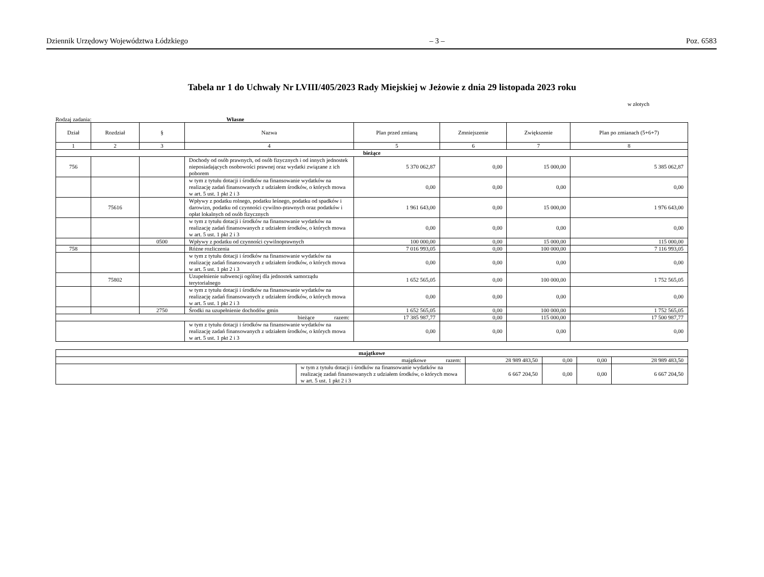Dziennik Urzędowy Województwa Łódzkiego – 3 – Poz. 6583
Tabela nr 1 do Uchwały Nr LVIII/405/2023 Rady Miejskiej w Jeżowie z dnia 29 listopada 2023 roku
w złotych
Rodzaj zadania: Własne
| Dział | Rozdział | § | Nazwa | Plan przed zmianą | Zmniejszenie | Zwiększenie | Plan po zmianach (5+6+7) |
| --- | --- | --- | --- | --- | --- | --- | --- |
| 1 | 2 | 3 | 4 | 5 | 6 | 7 | 8 |
| bieżące | | | | | | | |
| 756 | | | Dochody od osób prawnych, od osób fizycznych i od innych jednostek nieposiadających osobowości prawnej oraz wydatki związane z ich poborem | 5 370 062,87 | 0,00 | 15 000,00 | 5 385 062,87 |
| | | | w tym z tytułu dotacji i środków na finansowanie wydatków na realizację zadań finansowanych z udziałem środków, o których mowa w art. 5 ust. 1 pkt 2 i 3 | 0,00 | 0,00 | 0,00 | 0,00 |
| | 75616 | | Wpływy z podatku rolnego, podatku leśnego, podatku od spadków i darowizn, podatku od czynności cywilno-prawnych oraz podatków i opłat lokalnych od osób fizycznych | 1 961 643,00 | 0,00 | 15 000,00 | 1 976 643,00 |
| | | | w tym z tytułu dotacji i środków na finansowanie wydatków na realizację zadań finansowanych z udziałem środków, o których mowa w art. 5 ust. 1 pkt 2 i 3 | 0,00 | 0,00 | 0,00 | 0,00 |
| | | 0500 | Wpływy z podatku od czynności cywilnoprawnych | 100 000,00 | 0,00 | 15 000,00 | 115 000,00 |
| 758 | | | Różne rozliczenia | 7 016 993,05 | 0,00 | 100 000,00 | 7 116 993,05 |
| | | | w tym z tytułu dotacji i środków na finansowanie wydatków na realizację zadań finansowanych z udziałem środków, o których mowa w art. 5 ust. 1 pkt 2 i 3 | 0,00 | 0,00 | 0,00 | 0,00 |
| | 75802 | | Uzupełnienie subwencji ogólnej dla jednostek samorządu terytorialnego | 1 652 565,05 | 0,00 | 100 000,00 | 1 752 565,05 |
| | | | w tym z tytułu dotacji i środków na finansowanie wydatków na realizację zadań finansowanych z udziałem środków, o których mowa w art. 5 ust. 1 pkt 2 i 3 | 0,00 | 0,00 | 0,00 | 0,00 |
| | | 2750 | Środki na uzupełnienie dochodów gmin | 1 652 565,05 | 0,00 | 100 000,00 | 1 752 565,05 |
| bieżące razem: | | | | 17 385 987,77 | 0,00 | 115 000,00 | 17 500 987,77 |
| | | | w tym z tytułu dotacji i środków na finansowanie wydatków na realizację zadań finansowanych z udziałem środków, o których mowa w art. 5 ust. 1 pkt 2 i 3 | 0,00 | 0,00 | 0,00 | 0,00 |
| majątkowe | | | | | |
| majątkowe razem: | | 28 989 483,50 | 0,00 | 0,00 | 28 989 483,50 |
| | w tym z tytułu dotacji i środków na finansowanie wydatków na realizację zadań finansowanych z udziałem środków, o których mowa w art. 5 ust. 1 pkt 2 i 3 | 6 667 204,50 | 0,00 | 0,00 | 6 667 204,50 |